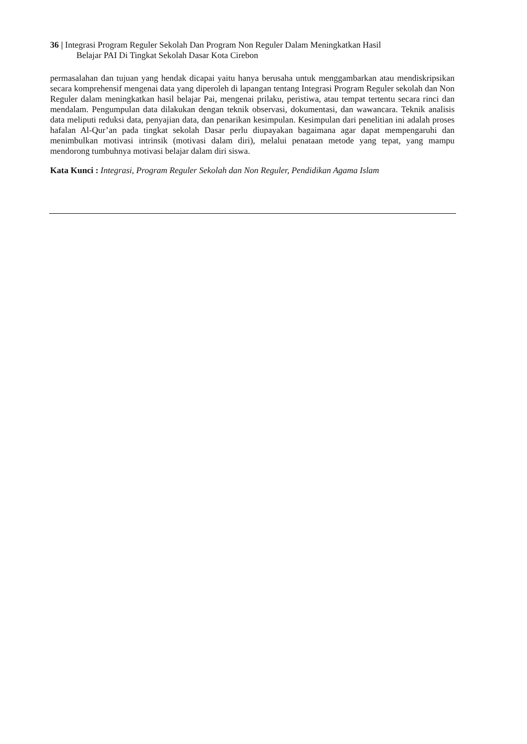36 | Integrasi Program Reguler Sekolah Dan Program Non Reguler Dalam Meningkatkan Hasil
Belajar PAI Di Tingkat Sekolah Dasar Kota Cirebon
permasalahan dan tujuan yang hendak dicapai yaitu hanya berusaha untuk menggambarkan atau mendiskripsikan secara komprehensif mengenai data yang diperoleh di lapangan tentang Integrasi Program Reguler sekolah dan Non Reguler dalam meningkatkan hasil belajar Pai, mengenai prilaku, peristiwa, atau tempat tertentu secara rinci dan mendalam. Pengumpulan data dilakukan dengan teknik observasi, dokumentasi, dan wawancara. Teknik analisis data meliputi reduksi data, penyajian data, dan penarikan kesimpulan. Kesimpulan dari penelitian ini adalah proses hafalan Al-Qur’an pada tingkat sekolah Dasar perlu diupayakan bagaimana agar dapat mempengaruhi dan menimbulkan motivasi intrinsik (motivasi dalam diri), melalui penataan metode yang tepat, yang mampu mendorong tumbuhnya motivasi belajar dalam diri siswa.
Kata Kunci : Integrasi, Program Reguler Sekolah dan Non Reguler, Pendidikan Agama Islam